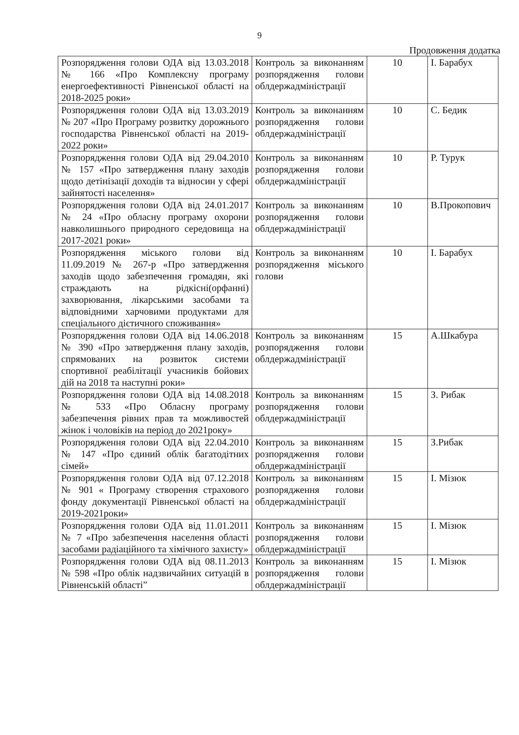9
Продовження додатка
| Розпорядження голови ОДА від 13.03.2018 № 166 «Про Комплексну програму енергоефективності Рівненської області на 2018-2025 роки» | Контроль за виконанням розпорядження голови облдержадміністрації | 10 | І. Барабух |
| Розпорядження голови ОДА від 13.03.2019 № 207 «Про Програму розвитку дорожнього господарства Рівненської області на 2019-2022 роки» | Контроль за виконанням розпорядження голови облдержадміністрації | 10 | С. Бедик |
| Розпорядження голови ОДА від 29.04.2010 № 157 «Про затвердження плану заходів щодо детінізації доходів та відносин у сфері зайнятості населення» | Контроль за виконанням розпорядження голови облдержадміністрації | 10 | Р. Турук |
| Розпорядження голови ОДА від 24.01.2017 № 24 «Про обласну програму охорони навколишнього природного середовища на 2017-2021 роки» | Контроль за виконанням розпорядження голови облдержадміністрації | 10 | В.Прокопович |
| Розпорядження міського голови від 11.09.2019 № 267-р «Про затвердження заходів щодо забезпечення громадян, які страждають на рідкісні(орфанні) захворювання, лікарськими засобами та відповідними харчовими продуктами для спеціального дієтичного споживання» | Контроль за виконанням розпорядження міського голови | 10 | І. Барабух |
| Розпорядження голови ОДА від 14.06.2018 № 390 «Про затвердження плану заходів, спрямованих на розвиток системи спортивної реабілітації учасників бойових дій на 2018 та наступні роки» | Контроль за виконанням розпорядження голови облдержадміністрації | 15 | А.Шкабура |
| Розпорядження голови ОДА від 14.08.2018 № 533 «Про Обласну програму забезпечення рівних прав та можливостей жінок і чоловіків на період до 2021року» | Контроль за виконанням розпорядження голови облдержадміністрації | 15 | З. Рибак |
| Розпорядження голови ОДА від 22.04.2010 № 147 «Про єдиний облік багатодітних сімей» | Контроль за виконанням розпорядження голови облдержадміністрації | 15 | З.Рибак |
| Розпорядження голови ОДА від 07.12.2018 № 901 « Програму створення страхового фонду документації Рівненської області на 2019-2021роки» | Контроль за виконанням розпорядження голови облдержадміністрації | 15 | І. Мізюк |
| Розпорядження голови ОДА від 11.01.2011 № 7 «Про забезпечення населення області засобами радіаційного та хімічного захисту» | Контроль за виконанням розпорядження голови облдержадміністрації | 15 | І. Мізюк |
| Розпорядження голови ОДА від 08.11.2013 № 598 «Про облік надзвичайних ситуацій в Рівненській області” | Контроль за виконанням розпорядження голови облдержадміністрації | 15 | І. Мізюк |